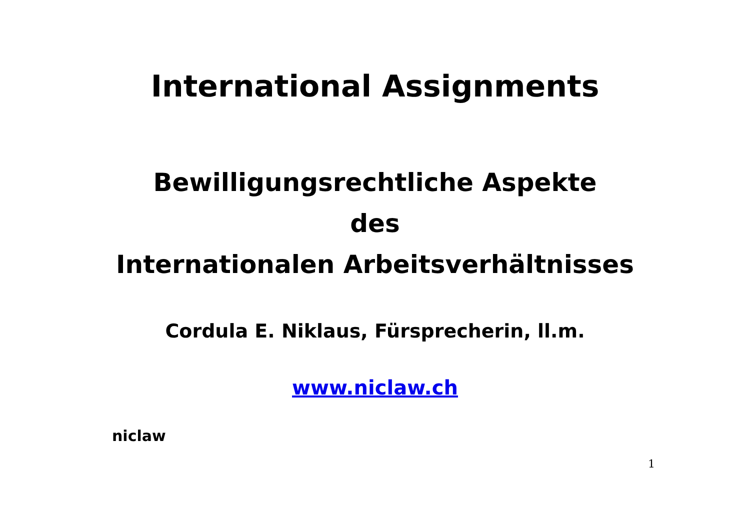International Assignments
Bewilligungsrechtliche Aspekte
des
Internationalen Arbeitsverhältnisses
Cordula E. Niklaus, Fürsprecherin, ll.m.
www.niclaw.ch
niclaw
1